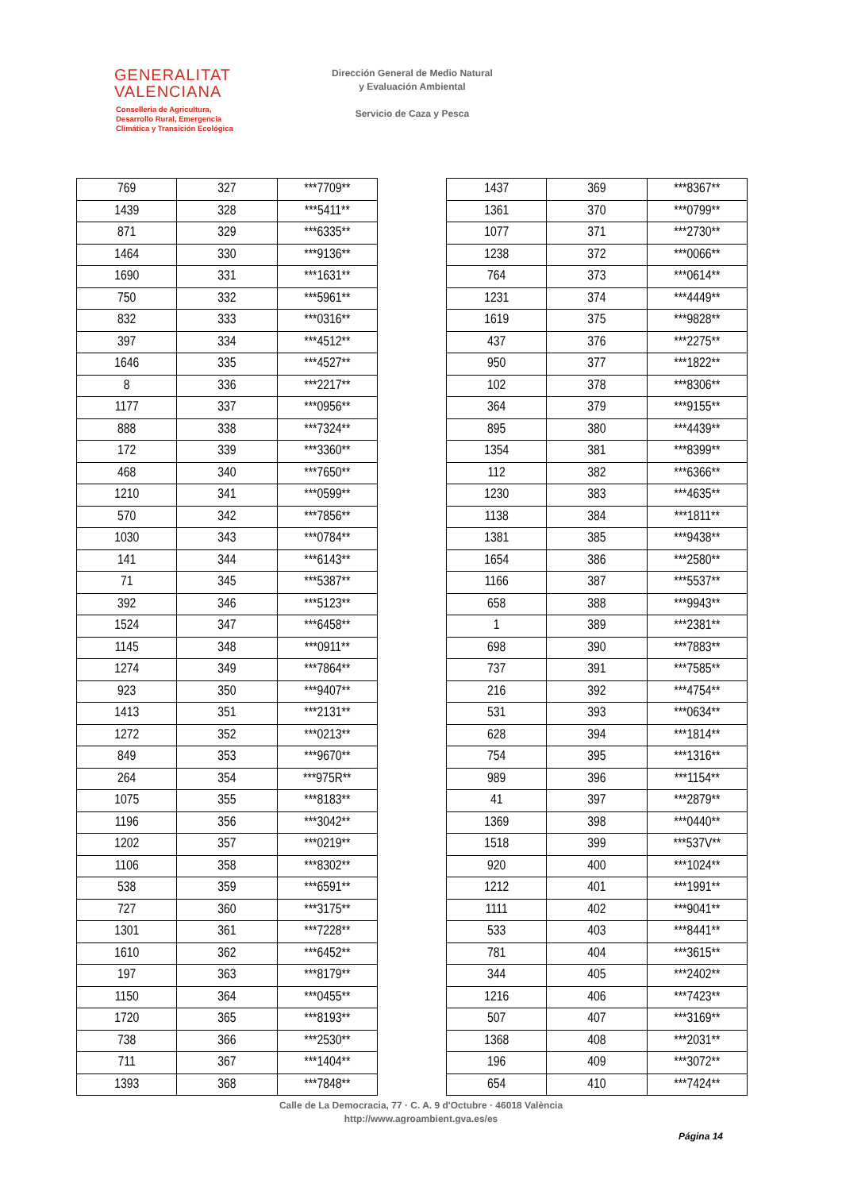GENERALITAT
VALENCIANA
Conselleria de Agricultura,
Desarrollo Rural, Emergencia
Climática y Transición Ecológica
Dirección General de Medio Natural
y Evaluación Ambiental
Servicio de Caza y Pesca
| 769 | 327 | ***7709** |
| 1439 | 328 | ***5411** |
| 871 | 329 | ***6335** |
| 1464 | 330 | ***9136** |
| 1690 | 331 | ***1631** |
| 750 | 332 | ***5961** |
| 832 | 333 | ***0316** |
| 397 | 334 | ***4512** |
| 1646 | 335 | ***4527** |
| 8 | 336 | ***2217** |
| 1177 | 337 | ***0956** |
| 888 | 338 | ***7324** |
| 172 | 339 | ***3360** |
| 468 | 340 | ***7650** |
| 1210 | 341 | ***0599** |
| 570 | 342 | ***7856** |
| 1030 | 343 | ***0784** |
| 141 | 344 | ***6143** |
| 71 | 345 | ***5387** |
| 392 | 346 | ***5123** |
| 1524 | 347 | ***6458** |
| 1145 | 348 | ***0911** |
| 1274 | 349 | ***7864** |
| 923 | 350 | ***9407** |
| 1413 | 351 | ***2131** |
| 1272 | 352 | ***0213** |
| 849 | 353 | ***9670** |
| 264 | 354 | ***975R** |
| 1075 | 355 | ***8183** |
| 1196 | 356 | ***3042** |
| 1202 | 357 | ***0219** |
| 1106 | 358 | ***8302** |
| 538 | 359 | ***6591** |
| 727 | 360 | ***3175** |
| 1301 | 361 | ***7228** |
| 1610 | 362 | ***6452** |
| 197 | 363 | ***8179** |
| 1150 | 364 | ***0455** |
| 1720 | 365 | ***8193** |
| 738 | 366 | ***2530** |
| 711 | 367 | ***1404** |
| 1393 | 368 | ***7848** |
| 1437 | 369 | ***8367** |
| 1361 | 370 | ***0799** |
| 1077 | 371 | ***2730** |
| 1238 | 372 | ***0066** |
| 764 | 373 | ***0614** |
| 1231 | 374 | ***4449** |
| 1619 | 375 | ***9828** |
| 437 | 376 | ***2275** |
| 950 | 377 | ***1822** |
| 102 | 378 | ***8306** |
| 364 | 379 | ***9155** |
| 895 | 380 | ***4439** |
| 1354 | 381 | ***8399** |
| 112 | 382 | ***6366** |
| 1230 | 383 | ***4635** |
| 1138 | 384 | ***1811** |
| 1381 | 385 | ***9438** |
| 1654 | 386 | ***2580** |
| 1166 | 387 | ***5537** |
| 658 | 388 | ***9943** |
| 1 | 389 | ***2381** |
| 698 | 390 | ***7883** |
| 737 | 391 | ***7585** |
| 216 | 392 | ***4754** |
| 531 | 393 | ***0634** |
| 628 | 394 | ***1814** |
| 754 | 395 | ***1316** |
| 989 | 396 | ***1154** |
| 41 | 397 | ***2879** |
| 1369 | 398 | ***0440** |
| 1518 | 399 | ***537V** |
| 920 | 400 | ***1024** |
| 1212 | 401 | ***1991** |
| 1111 | 402 | ***9041** |
| 533 | 403 | ***8441** |
| 781 | 404 | ***3615** |
| 344 | 405 | ***2402** |
| 1216 | 406 | ***7423** |
| 507 | 407 | ***3169** |
| 1368 | 408 | ***2031** |
| 196 | 409 | ***3072** |
| 654 | 410 | ***7424** |
Calle de La Democracia, 77 · C. A. 9 d'Octubre · 46018 València
http://www.agroambient.gva.es/es
Página 14